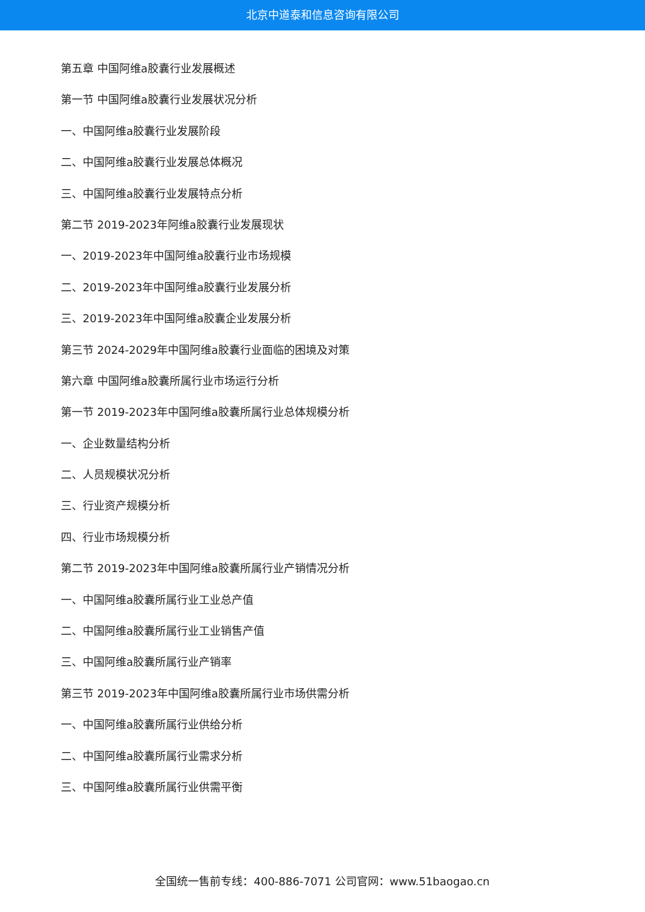北京中道泰和信息咨询有限公司
第五章 中国阿维a胶囊行业发展概述
第一节 中国阿维a胶囊行业发展状况分析
一、中国阿维a胶囊行业发展阶段
二、中国阿维a胶囊行业发展总体概况
三、中国阿维a胶囊行业发展特点分析
第二节 2019-2023年阿维a胶囊行业发展现状
一、2019-2023年中国阿维a胶囊行业市场规模
二、2019-2023年中国阿维a胶囊行业发展分析
三、2019-2023年中国阿维a胶囊企业发展分析
第三节 2024-2029年中国阿维a胶囊行业面临的困境及对策
第六章 中国阿维a胶囊所属行业市场运行分析
第一节 2019-2023年中国阿维a胶囊所属行业总体规模分析
一、企业数量结构分析
二、人员规模状况分析
三、行业资产规模分析
四、行业市场规模分析
第二节 2019-2023年中国阿维a胶囊所属行业产销情况分析
一、中国阿维a胶囊所属行业工业总产值
二、中国阿维a胶囊所属行业工业销售产值
三、中国阿维a胶囊所属行业产销率
第三节 2019-2023年中国阿维a胶囊所属行业市场供需分析
一、中国阿维a胶囊所属行业供给分析
二、中国阿维a胶囊所属行业需求分析
三、中国阿维a胶囊所属行业供需平衡
全国统一售前专线：400-886-7071 公司官网：www.51baogao.cn